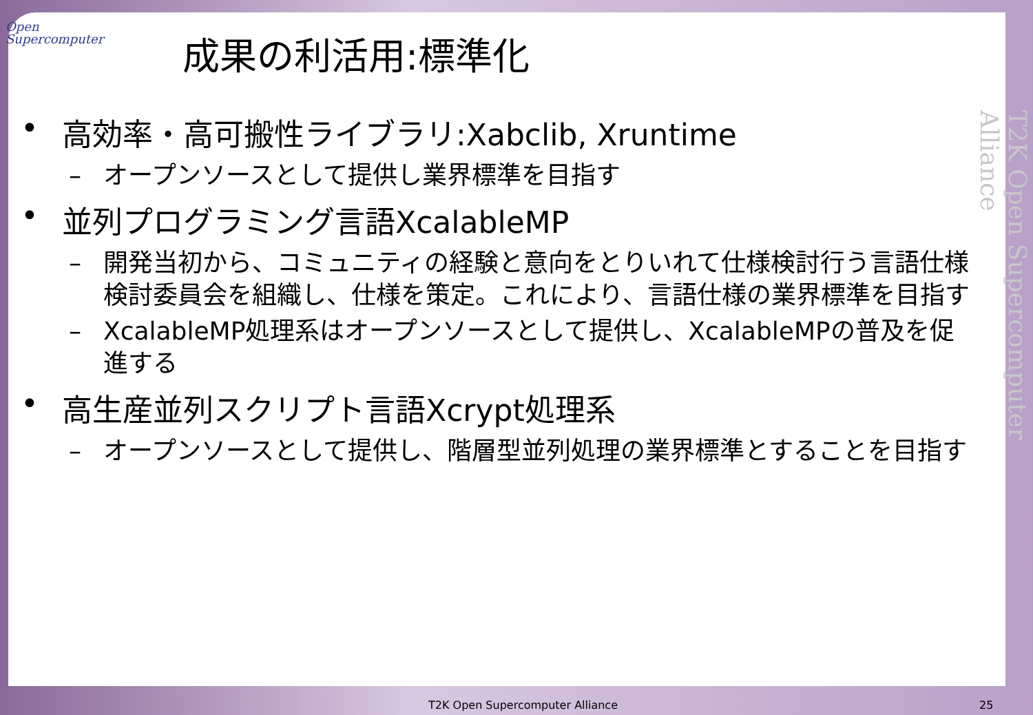Open
Supercomputer
成果の利活用:標準化
• 高効率・高可搬性ライブラリ:Xabclib, Xruntime
– オープンソースとして提供し業界標準を目指す
• 並列プログラミング言語XcalableMP
– 開発当初から、コミュニティの経験と意向をとりいれて仕様検討行う言語仕様検討委員会を組織し、仕様を策定。これにより、言語仕様の業界標準を目指す
– XcalableMP処理系はオープンソースとして提供し、XcalableMPの普及を促進する
• 高生産並列スクリプト言語Xcrypt処理系
– オープンソースとして提供し、階層型並列処理の業界標準とすることを目指す
T2K Open Supercomputer Alliance
T2K Open Supercomputer Alliance 25